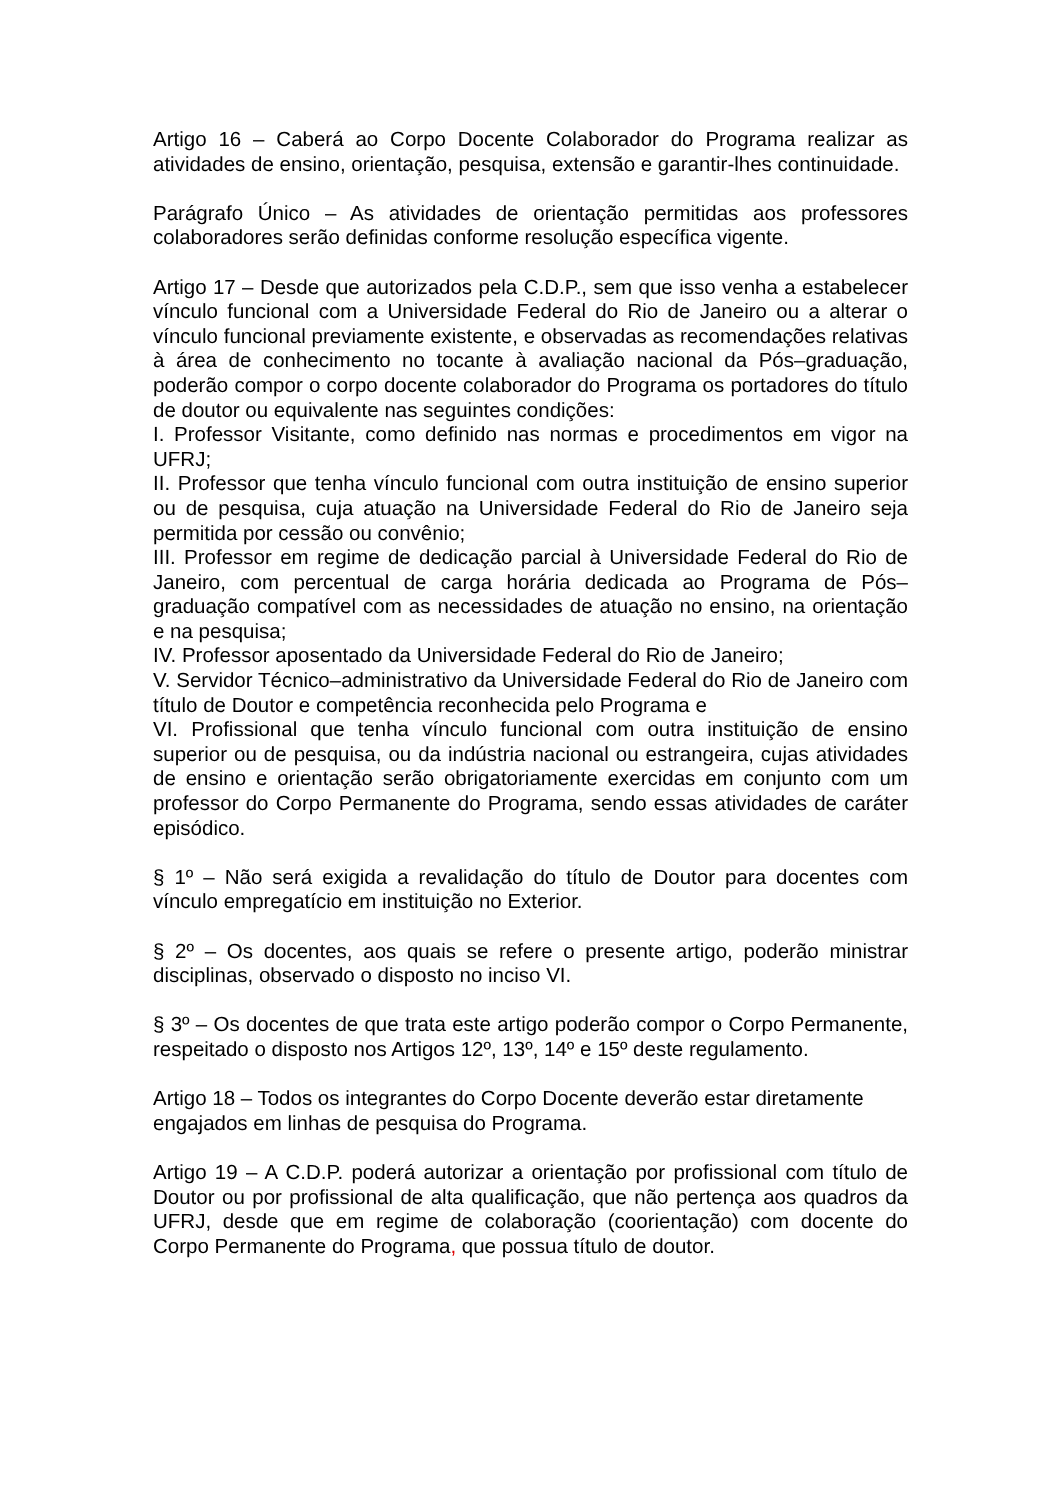Artigo 16 – Caberá ao Corpo Docente Colaborador do Programa realizar as atividades de ensino, orientação, pesquisa, extensão e garantir-lhes continuidade.
Parágrafo Único – As atividades de orientação permitidas aos professores colaboradores serão definidas conforme resolução específica vigente.
Artigo 17 – Desde que autorizados pela C.D.P., sem que isso venha a estabelecer vínculo funcional com a Universidade Federal do Rio de Janeiro ou a alterar o vínculo funcional previamente existente, e observadas as recomendações relativas à área de conhecimento no tocante à avaliação nacional da Pós–graduação, poderão compor o corpo docente colaborador do Programa os portadores do título de doutor ou equivalente nas seguintes condições:
I. Professor Visitante, como definido nas normas e procedimentos em vigor na UFRJ;
II. Professor que tenha vínculo funcional com outra instituição de ensino superior ou de pesquisa, cuja atuação na Universidade Federal do Rio de Janeiro seja permitida por cessão ou convênio;
III. Professor em regime de dedicação parcial à Universidade Federal do Rio de Janeiro, com percentual de carga horária dedicada ao Programa de Pós–graduação compatível com as necessidades de atuação no ensino, na orientação e na pesquisa;
IV. Professor aposentado da Universidade Federal do Rio de Janeiro;
V. Servidor Técnico–administrativo da Universidade Federal do Rio de Janeiro com título de Doutor e competência reconhecida pelo Programa e
VI. Profissional que tenha vínculo funcional com outra instituição de ensino superior ou de pesquisa, ou da indústria nacional ou estrangeira, cujas atividades de ensino e orientação serão obrigatoriamente exercidas em conjunto com um professor do Corpo Permanente do Programa, sendo essas atividades de caráter episódico.
§ 1º – Não será exigida a revalidação do título de Doutor para docentes com vínculo empregatício em instituição no Exterior.
§ 2º – Os docentes, aos quais se refere o presente artigo, poderão ministrar disciplinas, observado o disposto no inciso VI.
§ 3º – Os docentes de que trata este artigo poderão compor o Corpo Permanente, respeitado o disposto nos Artigos 12º, 13º, 14º e 15º deste regulamento.
Artigo 18 – Todos os integrantes do Corpo Docente deverão estar diretamente engajados em linhas de pesquisa do Programa.
Artigo 19 – A C.D.P. poderá autorizar a orientação por profissional com título de Doutor ou por profissional de alta qualificação, que não pertença aos quadros da UFRJ, desde que em regime de colaboração (coorientação) com docente do Corpo Permanente do Programa, que possua título de doutor.